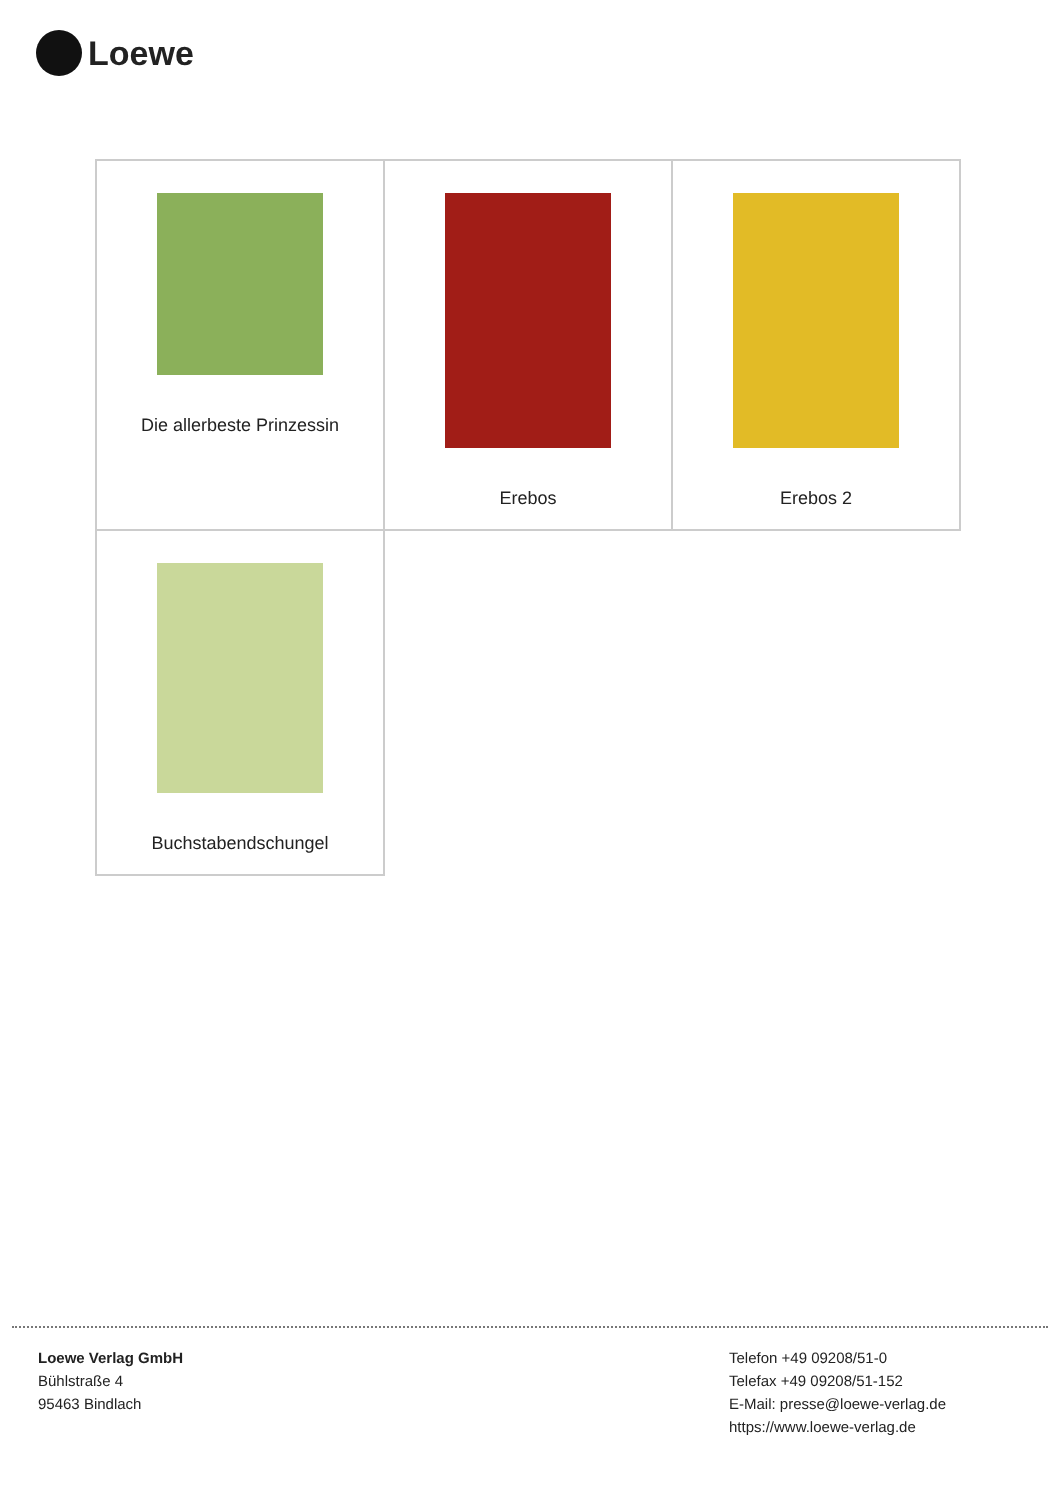Loewe
| Die allerbeste Prinzessin | Erebos | Erebos 2 |
| Buchstabendschungel | | |
Loewe Verlag GmbH
Bühlstraße 4
95463 Bindlach
Telefon +49 09208/51-0
Telefax +49 09208/51-152
E-Mail: presse@loewe-verlag.de
https://www.loewe-verlag.de